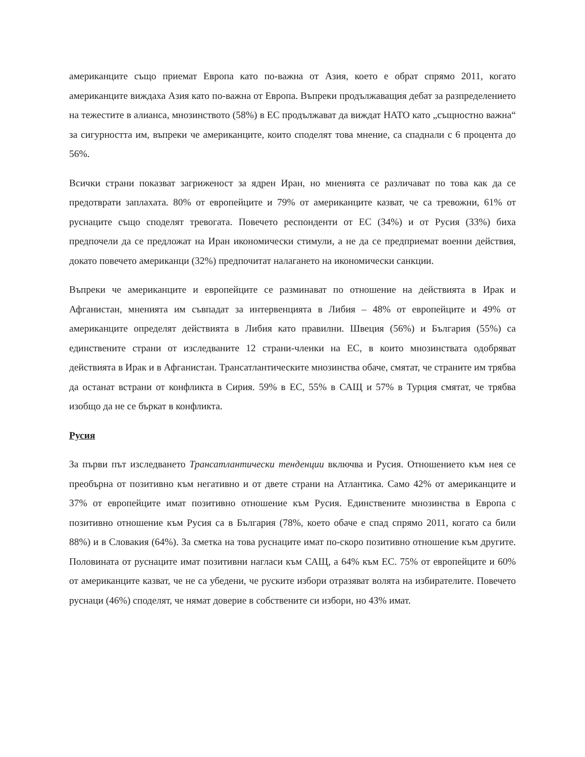американците също приемат Европа като по-важна от Азия, което е обрат спрямо 2011, когато американците виждаха Азия като по-важна от Европа. Въпреки продължаващия дебат за разпределението на тежестите в алианса, мнозинството (58%) в ЕС продължават да виждат НАТО като „същностно важна“ за сигурността им, въпреки че американците, които споделят това мнение, са спаднали с 6 процента до 56%.
Всички страни показват загриженост за ядрен Иран, но мненията се различават по това как да се предотврати заплахата. 80% от европейците и 79% от американците казват, че са тревожни, 61% от руснаците също споделят тревогата. Повечето респонденти от ЕС (34%) и от Русия (33%) биха предпочели да се предложат на Иран икономически стимули, а не да се предприемат военни действия, докато повечето американци (32%) предпочитат налагането на икономически санкции.
Въпреки че американците и европейците се разминават по отношение на действията в Ирак и Афганистан, мненията им съвпадат за интервенцията в Либия – 48% от европейците и 49% от американците определят действията в Либия като правилни. Швеция (56%) и България (55%) са единствените страни от изследваните 12 страни-членки на ЕС, в които мнозинствата одобряват действията в Ирак и в Афганистан. Трансатлантическите мнозинства обаче, смятат, че страните им трябва да останат встрани от конфликта в Сирия. 59% в ЕС, 55% в САЩ и 57% в Турция смятат, че трябва изобщо да не се бъркат в конфликта.
Русия
За първи път изследването Трансатлантически тенденции включва и Русия. Отношението към нея се преобърна от позитивно към негативно и от двете страни на Атлантика. Само 42% от американците и 37% от европейците имат позитивно отношение към Русия. Единствените мнозинства в Европа с позитивно отношение към Русия са в България (78%, което обаче е спад спрямо 2011, когато са били 88%) и в Словакия (64%). За сметка на това руснаците имат по-скоро позитивно отношение към другите. Половината от руснаците имат позитивни нагласи към САЩ, а 64% към ЕС. 75% от европейците и 60% от американците казват, че не са убедени, че руските избори отразяват волята на избирателите. Повечето руснаци (46%) споделят, че нямат доверие в собствените си избори, но 43% имат.